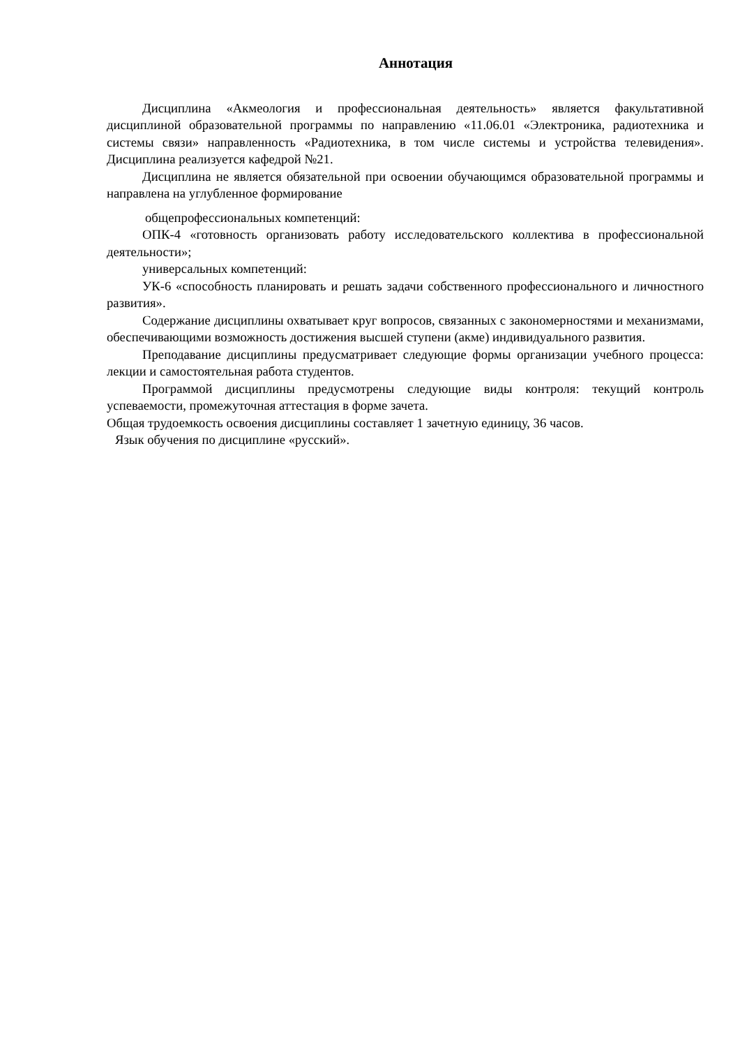Аннотация
Дисциплина «Акмеология и профессиональная деятельность» является факультативной дисциплиной образовательной программы по направлению «11.06.01 «Электроника, радиотехника и системы связи» направленность «Радиотехника, в том числе системы и устройства телевидения». Дисциплина реализуется кафедрой №21.
Дисциплина не является обязательной при освоении обучающимся образовательной программы и направлена на углубленное формирование
общепрофессиональных компетенций:
ОПК-4 «готовность организовать работу исследовательского коллектива в профессиональной деятельности»;
универсальных компетенций:
УК-6 «способность планировать и решать задачи собственного профессионального и личностного развития».
Содержание дисциплины охватывает круг вопросов, связанных с закономерностями и механизмами, обеспечивающими возможность достижения высшей ступени (акме) индивидуального развития.
Преподавание дисциплины предусматривает следующие формы организации учебного процесса: лекции и самостоятельная работа студентов.
Программой дисциплины предусмотрены следующие виды контроля: текущий контроль успеваемости, промежуточная аттестация в форме зачета.
Общая трудоемкость освоения дисциплины составляет 1 зачетную единицу, 36 часов.
Язык обучения по дисциплине «русский».